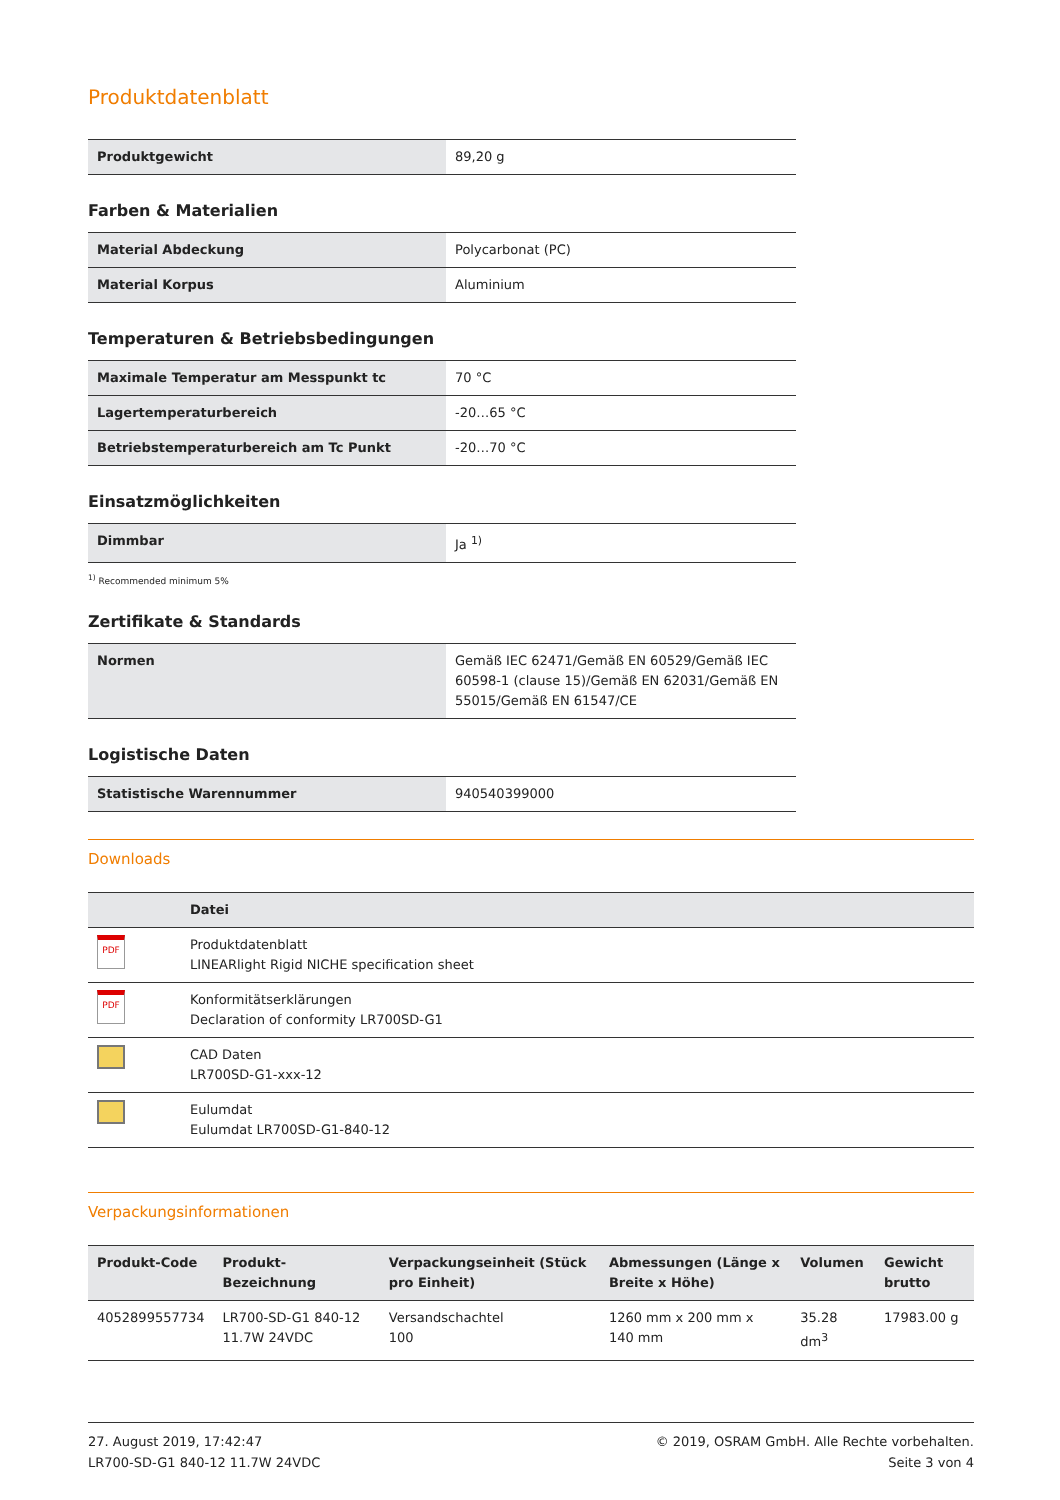Produktdatenblatt
| Produktgewicht | 89,20 g |
Farben & Materialien
| Material Abdeckung | Polycarbonat (PC) |
| Material Korpus | Aluminium |
Temperaturen & Betriebsbedingungen
| Maximale Temperatur am Messpunkt tc | 70 °C |
| Lagertemperaturbereich | -20…65 °C |
| Betriebstemperaturbereich am Tc Punkt | -20…70 °C |
Einsatzmöglichkeiten
| Dimmbar | Ja <sup>1)</sup> |
<sup>1)</sup> Recommended minimum 5%
Zertifikate & Standards
| Normen | Gemäß IEC 62471/Gemäß EN 60529/Gemäß IEC 60598-1 (clause 15)/Gemäß EN 62031/Gemäß EN 55015/Gemäß EN 61547/CE |
Logistische Daten
| Statistische Warennummer | 940540399000 |
Downloads
| | Datei |
| --- | --- |
| PDF | Produktdatenblatt LINEARlight Rigid NICHE specification sheet |
| PDF | Konformitätserklärungen Declaration of conformity LR700SD-G1 |
| | CAD Daten LR700SD-G1-xxx-12 |
| | Eulumdat Eulumdat LR700SD-G1-840-12 |
Verpackungsinformationen
| Produkt-Code | Produkt-Bezeichnung | Verpackungseinheit (Stück pro Einheit) | Abmessungen (Länge x Breite x Höhe) | Volumen | Gewicht brutto |
| --- | --- | --- | --- | --- | --- |
| 4052899557734 | LR700-SD-G1 840-12 11.7W 24VDC | Versandschachtel 100 | 1260 mm x 200 mm x 140 mm | 35.28 dm<sup>3</sup> | 17983.00 g |
27. August 2019, 17:42:47
LR700-SD-G1 840-12 11.7W 24VDC
© 2019, OSRAM GmbH. Alle Rechte vorbehalten.
Seite 3 von 4